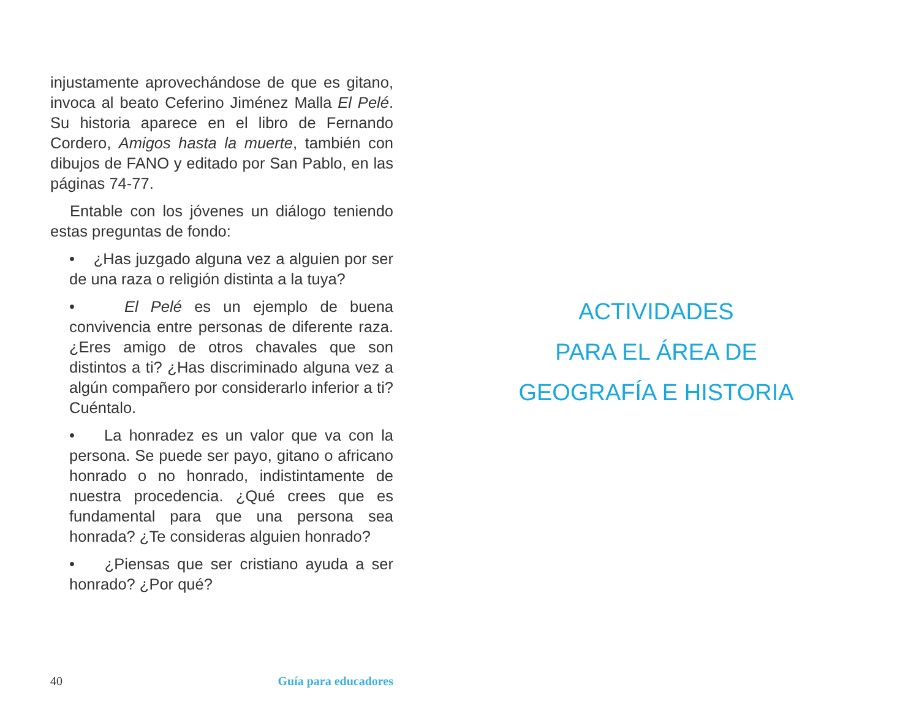injustamente aprovechándose de que es gitano, invoca al beato Ceferino Jiménez Malla El Pelé. Su historia aparece en el libro de Fernando Cordero, Amigos hasta la muerte, también con dibujos de FANO y editado por San Pablo, en las páginas 74-77.
Entable con los jóvenes un diálogo teniendo estas preguntas de fondo:
• ¿Has juzgado alguna vez a alguien por ser de una raza o religión distinta a la tuya?
• El Pelé es un ejemplo de buena convivencia entre personas de diferente raza. ¿Eres amigo de otros chavales que son distintos a ti? ¿Has discriminado alguna vez a algún compañero por considerarlo inferior a ti? Cuéntalo.
• La honradez es un valor que va con la persona. Se puede ser payo, gitano o africano honrado o no honrado, indistintamente de nuestra procedencia. ¿Qué crees que es fundamental para que una persona sea honrada? ¿Te consideras alguien honrado?
• ¿Piensas que ser cristiano ayuda a ser honrado? ¿Por qué?
40 Guía para educadores
ACTIVIDADES
PARA EL ÁREA DE
GEOGRAFÍA E HISTORIA